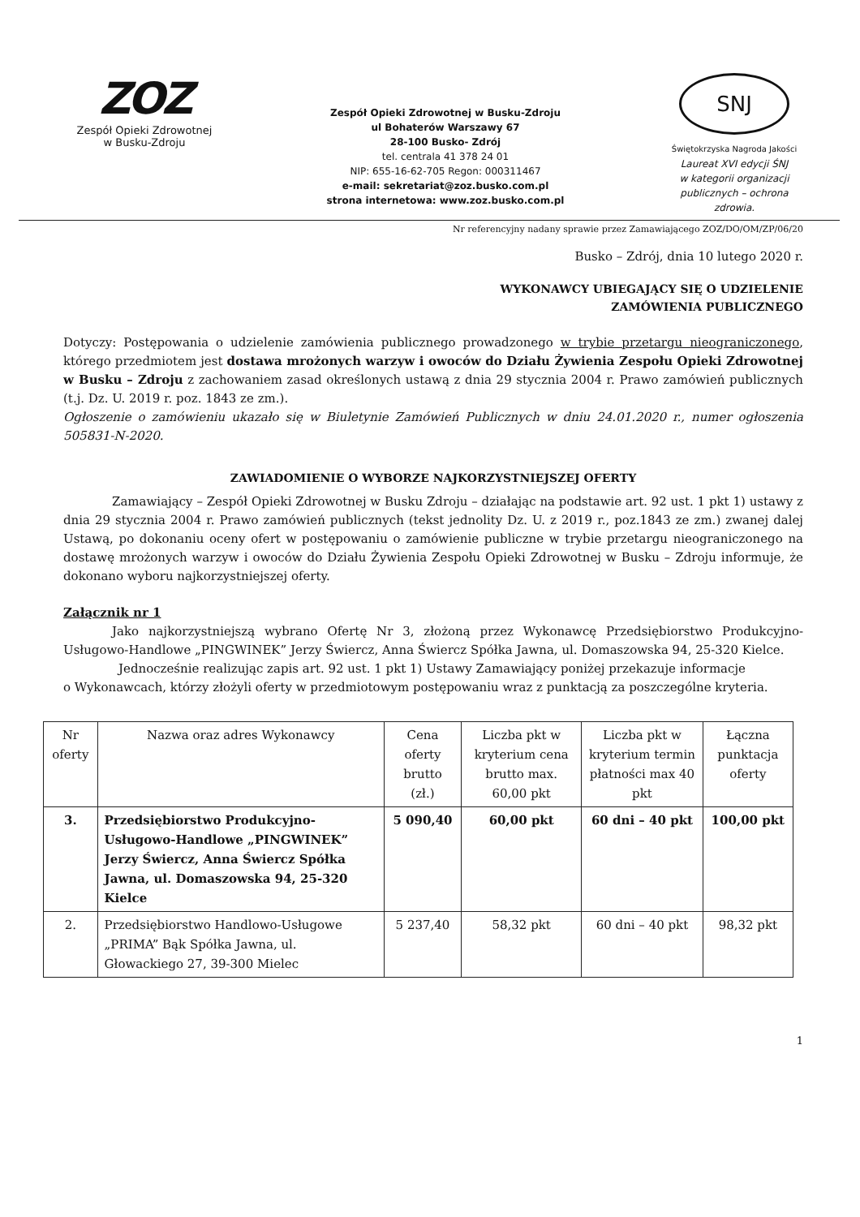ZOZ
Zespół Opieki Zdrowotnej
w Busku-Zdroju
Zespół Opieki Zdrowotnej w Busku-Zdroju
ul Bohaterów Warszawy 67
28-100 Busko- Zdrój
tel. centrala 41 378 24 01
NIP: 655-16-62-705 Regon: 000311467
e-mail: sekretariat@zoz.busko.com.pl
strona internetowa: www.zoz.busko.com.pl
SNJ
Świętokrzyska Nagroda Jakości
Laureat XVI edycji ŚNJ
w kategorii organizacji
publicznych – ochrona
zdrowia.
Nr referencyjny nadany sprawie przez Zamawiającego ZOZ/DO/OM/ZP/06/20
Busko – Zdrój, dnia 10 lutego 2020 r.
WYKONAWCY UBIEGAJĄCY SIĘ O UDZIELENIE
ZAMÓWIENIA PUBLICZNEGO
Dotyczy: Postępowania o udzielenie zamówienia publicznego prowadzonego w trybie przetargu nieograniczonego, którego przedmiotem jest dostawa mrożonych warzyw i owoców do Działu Żywienia Zespołu Opieki Zdrowotnej w Busku – Zdroju z zachowaniem zasad określonych ustawą z dnia 29 stycznia 2004 r. Prawo zamówień publicznych (t.j. Dz. U. 2019 r. poz. 1843 ze zm.).
Ogłoszenie o zamówieniu ukazało się w Biuletynie Zamówień Publicznych w dniu 24.01.2020 r., numer ogłoszenia 505831-N-2020.
ZAWIADOMIENIE O WYBORZE NAJKORZYSTNIEJSZEJ OFERTY
Zamawiający – Zespół Opieki Zdrowotnej w Busku Zdroju – działając na podstawie art. 92 ust. 1 pkt 1) ustawy z dnia 29 stycznia 2004 r. Prawo zamówień publicznych (tekst jednolity Dz. U. z 2019 r., poz.1843 ze zm.) zwanej dalej Ustawą, po dokonaniu oceny ofert w postępowaniu o zamówienie publiczne w trybie przetargu nieograniczonego na dostawę mrożonych warzyw i owoców do Działu Żywienia Zespołu Opieki Zdrowotnej w Busku – Zdroju informuje, że dokonano wyboru najkorzystniejszej oferty.
Załącznik nr 1
Jako najkorzystniejszą wybrano Ofertę Nr 3, złożoną przez Wykonawcę Przedsiębiorstwo Produkcyjno-Usługowo-Handlowe „PINGWINEK” Jerzy Świercz, Anna Świercz Spółka Jawna, ul. Domaszowska 94, 25-320 Kielce.
Jednocześnie realizując zapis art. 92 ust. 1 pkt 1) Ustawy Zamawiający poniżej przekazuje informacje
o Wykonawcach, którzy złożyli oferty w przedmiotowym postępowaniu wraz z punktacją za poszczególne kryteria.
| Nr oferty | Nazwa oraz adres Wykonawcy | Cena oferty brutto (zł.) | Liczba pkt w kryterium cena brutto max. 60,00 pkt | Liczba pkt w kryterium termin płatności max 40 pkt | Łączna punktacja oferty |
| --- | --- | --- | --- | --- | --- |
| 3. | Przedsiębiorstwo Produkcyjno-Usługowo-Handlowe „PINGWINEK” Jerzy Świercz, Anna Świercz Spółka Jawna, ul. Domaszowska 94, 25-320 Kielce | 5 090,40 | 60,00 pkt | 60 dni – 40 pkt | 100,00 pkt |
| 2. | Przedsiębiorstwo Handlowo-Usługowe „PRIMA” Bąk Spółka Jawna, ul. Głowackiego 27, 39-300 Mielec | 5 237,40 | 58,32 pkt | 60 dni – 40 pkt | 98,32 pkt |
1